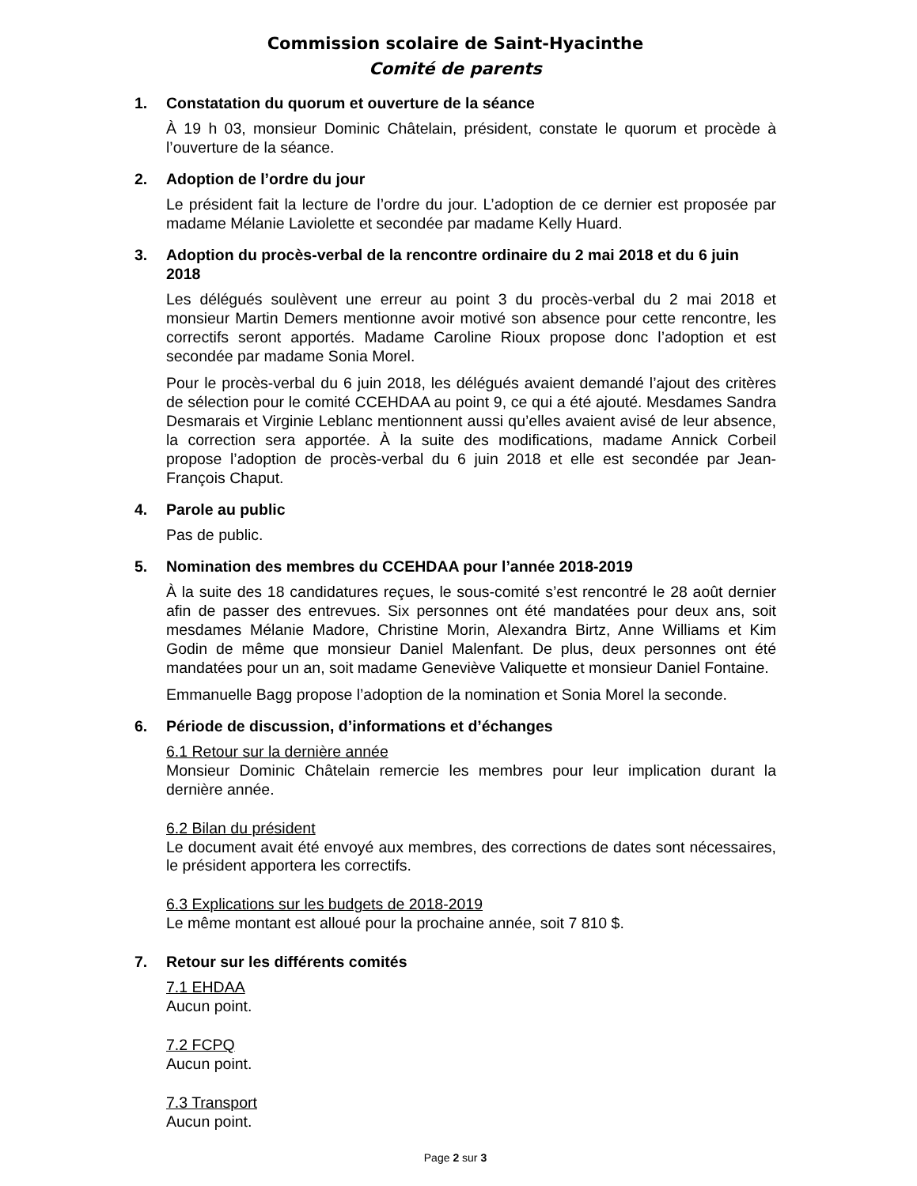Commission scolaire de Saint-Hyacinthe
Comité de parents
1. Constatation du quorum et ouverture de la séance
À 19 h 03, monsieur Dominic Châtelain, président, constate le quorum et procède à l’ouverture de la séance.
2. Adoption de l’ordre du jour
Le président fait la lecture de l’ordre du jour. L’adoption de ce dernier est proposée par madame Mélanie Laviolette et secondée par madame Kelly Huard.
3. Adoption du procès-verbal de la rencontre ordinaire du 2 mai 2018 et du 6 juin 2018
Les délégués soulèvent une erreur au point 3 du procès-verbal du 2 mai 2018 et monsieur Martin Demers mentionne avoir motivé son absence pour cette rencontre, les correctifs seront apportés. Madame Caroline Rioux propose donc l’adoption et est secondée par madame Sonia Morel.
Pour le procès-verbal du 6 juin 2018, les délégués avaient demandé l’ajout des critères de sélection pour le comité CCEHDAA au point 9, ce qui a été ajouté. Mesdames Sandra Desmarais et Virginie Leblanc mentionnent aussi qu’elles avaient avisé de leur absence, la correction sera apportée. À la suite des modifications, madame Annick Corbeil propose l’adoption de procès-verbal du 6 juin 2018 et elle est secondée par Jean-François Chaput.
4. Parole au public
Pas de public.
5. Nomination des membres du CCEHDAA pour l’année 2018-2019
À la suite des 18 candidatures reçues, le sous-comité s’est rencontré le 28 août dernier afin de passer des entrevues. Six personnes ont été mandatées pour deux ans, soit mesdames Mélanie Madore, Christine Morin, Alexandra Birtz, Anne Williams et Kim Godin de même que monsieur Daniel Malenfant. De plus, deux personnes ont été mandatées pour un an, soit madame Geneviève Valiquette et monsieur Daniel Fontaine.
Emmanuelle Bagg propose l’adoption de la nomination et Sonia Morel la seconde.
6. Période de discussion, d’informations et d’échanges
6.1 Retour sur la dernière année
Monsieur Dominic Châtelain remercie les membres pour leur implication durant la dernière année.
6.2 Bilan du président
Le document avait été envoyé aux membres, des corrections de dates sont nécessaires, le président apportera les correctifs.
6.3 Explications sur les budgets de 2018-2019
Le même montant est alloué pour la prochaine année, soit 7 810 $.
7. Retour sur les différents comités
7.1 EHDAA
Aucun point.
7.2 FCPQ
Aucun point.
7.3 Transport
Aucun point.
Page 2 sur 3